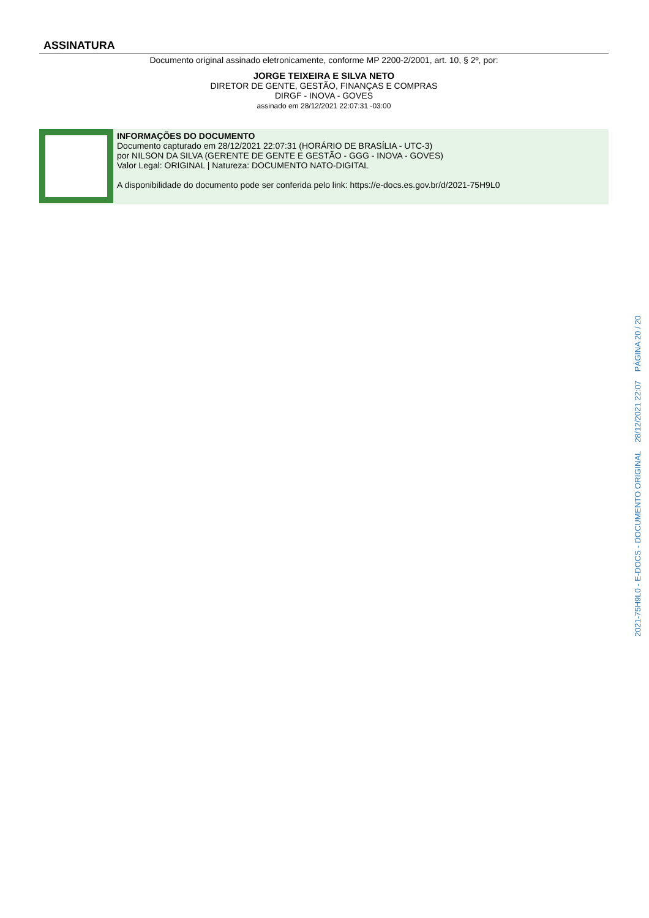ASSINATURA
Documento original assinado eletronicamente, conforme MP 2200-2/2001, art. 10, § 2º, por:
JORGE TEIXEIRA E SILVA NETO
DIRETOR DE GENTE, GESTÃO, FINANÇAS E COMPRAS
DIRGF - INOVA - GOVES
assinado em 28/12/2021 22:07:31 -03:00
INFORMAÇÕES DO DOCUMENTO
Documento capturado em 28/12/2021 22:07:31 (HORÁRIO DE BRASÍLIA - UTC-3)
por NILSON DA SILVA (GERENTE DE GENTE E GESTÃO - GGG - INOVA - GOVES)
Valor Legal: ORIGINAL | Natureza: DOCUMENTO NATO-DIGITAL
A disponibilidade do documento pode ser conferida pelo link: https://e-docs.es.gov.br/d/2021-75H9L0
2021-75H9L0 - E-DOCS - DOCUMENTO ORIGINAL 28/12/2021 22:07 PÁGINA 20 / 20